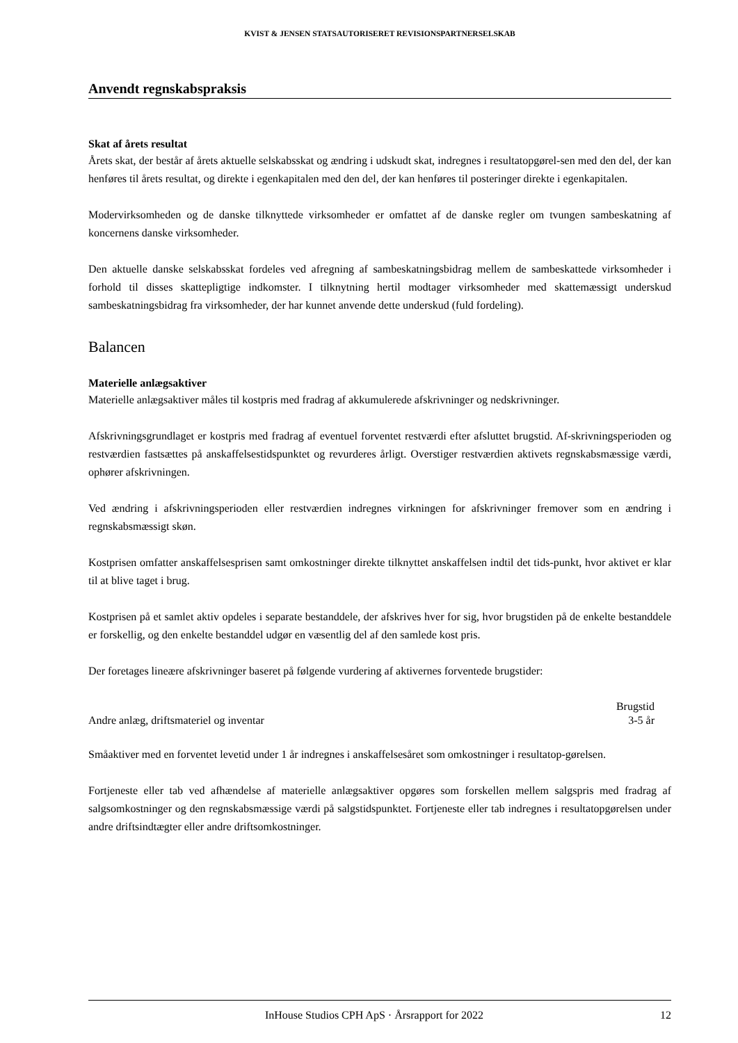KVIST & JENSEN STATSAUTORISERET REVISIONSPARTNERSELSKAB
Anvendt regnskabspraksis
Skat af årets resultat
Årets skat, der består af årets aktuelle selskabsskat og ændring i udskudt skat, indregnes i resultatopgørel-sen med den del, der kan henføres til årets resultat, og direkte i egenkapitalen med den del, der kan henføres til posteringer direkte i egenkapitalen.
Modervirksomheden og de danske tilknyttede virksomheder er omfattet af de danske regler om tvungen sambeskatning af koncernens danske virksomheder.
Den aktuelle danske selskabsskat fordeles ved afregning af sambeskatningsbidrag mellem de sambeskattede virksomheder i forhold til disses skattepligtige indkomster. I tilknytning hertil modtager virksomheder med skattemæssigt underskud sambeskatningsbidrag fra virksomheder, der har kunnet anvende dette underskud (fuld fordeling).
Balancen
Materielle anlægsaktiver
Materielle anlægsaktiver måles til kostpris med fradrag af akkumulerede afskrivninger og nedskrivninger.
Afskrivningsgrundlaget er kostpris med fradrag af eventuel forventet restværdi efter afsluttet brugstid. Af-skrivningsperioden og restværdien fastsættes på anskaffelsestidspunktet og revurderes årligt. Overstiger restværdien aktivets regnskabsmæssige værdi, ophører afskrivningen.
Ved ændring i afskrivningsperioden eller restværdien indregnes virkningen for afskrivninger fremover som en ændring i regnskabsmæssigt skøn.
Kostprisen omfatter anskaffelsesprisen samt omkostninger direkte tilknyttet anskaffelsen indtil det tids-punkt, hvor aktivet er klar til at blive taget i brug.
Kostprisen på et samlet aktiv opdeles i separate bestanddele, der afskrives hver for sig, hvor brugstiden på de enkelte bestanddele er forskellig, og den enkelte bestanddel udgør en væsentlig del af den samlede kost pris.
Der foretages lineære afskrivninger baseret på følgende vurdering af aktivernes forventede brugstider:
| | Brugstid |
| --- | --- |
| Andre anlæg, driftsmateriel og inventar | 3-5 år |
Småaktiver med en forventet levetid under 1 år indregnes i anskaffelsesåret som omkostninger i resultatop-gørelsen.
Fortjeneste eller tab ved afhændelse af materielle anlægsaktiver opgøres som forskellen mellem salgspris med fradrag af salgsomkostninger og den regnskabsmæssige værdi på salgstidspunktet. Fortjeneste eller tab indregnes i resultatopgørelsen under andre driftsindtægter eller andre driftsomkostninger.
InHouse Studios CPH ApS · Årsrapport for 2022 12